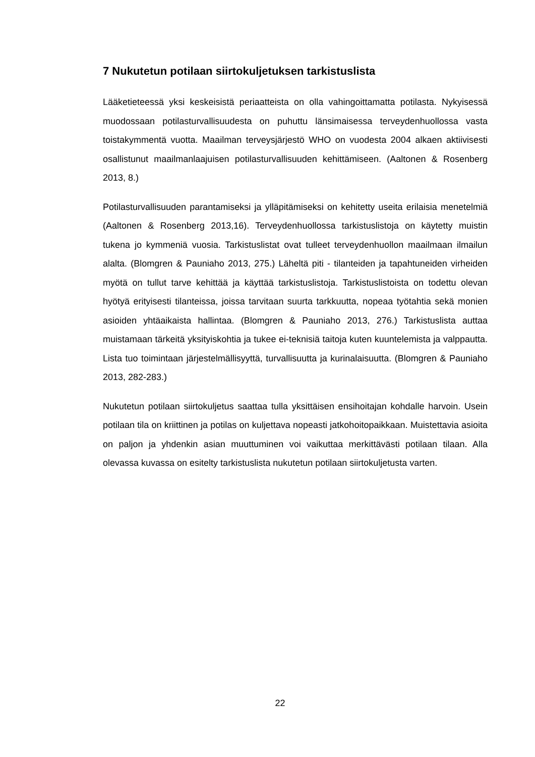7 Nukutetun potilaan siirtokuljetuksen tarkistuslista
Lääketieteessä yksi keskeisistä periaatteista on olla vahingoittamatta potilasta. Nykyisessä muodossaan potilasturvallisuudesta on puhuttu länsimaisessa terveydenhuollossa vasta toistakymmentä vuotta. Maailman terveysjärjestö WHO on vuodesta 2004 alkaen aktiivisesti osallistunut maailmanlaajuisen potilasturvallisuuden kehittämiseen. (Aaltonen & Rosenberg 2013, 8.)
Potilasturvallisuuden parantamiseksi ja ylläpitämiseksi on kehitetty useita erilaisia menetelmiä (Aaltonen & Rosenberg 2013,16). Terveydenhuollossa tarkistuslistoja on käytetty muistin tukena jo kymmeniä vuosia. Tarkistuslistat ovat tulleet terveydenhuollon maailmaan ilmailun alalta. (Blomgren & Pauniaho 2013, 275.) Läheltä piti - tilanteiden ja tapahtuneiden virheiden myötä on tullut tarve kehittää ja käyttää tarkistuslistoja. Tarkistuslistoista on todettu olevan hyötyä erityisesti tilanteissa, joissa tarvitaan suurta tarkkuutta, nopeaa työtahtia sekä monien asioiden yhtäaikaista hallintaa. (Blomgren & Pauniaho 2013, 276.) Tarkistuslista auttaa muistamaan tärkeitä yksityiskohtia ja tukee ei-teknisiä taitoja kuten kuuntelemista ja valppautta. Lista tuo toimintaan järjestelmällisyyttä, turvallisuutta ja kurinalaisuutta. (Blomgren & Pauniaho 2013, 282-283.)
Nukutetun potilaan siirtokuljetus saattaa tulla yksittäisen ensihoitajan kohdalle harvoin. Usein potilaan tila on kriittinen ja potilas on kuljettava nopeasti jatkohoitopaikkaan. Muistettavia asioita on paljon ja yhdenkin asian muuttuminen voi vaikuttaa merkittävästi potilaan tilaan. Alla olevassa kuvassa on esitelty tarkistuslista nukutetun potilaan siirtokuljetusta varten.
22